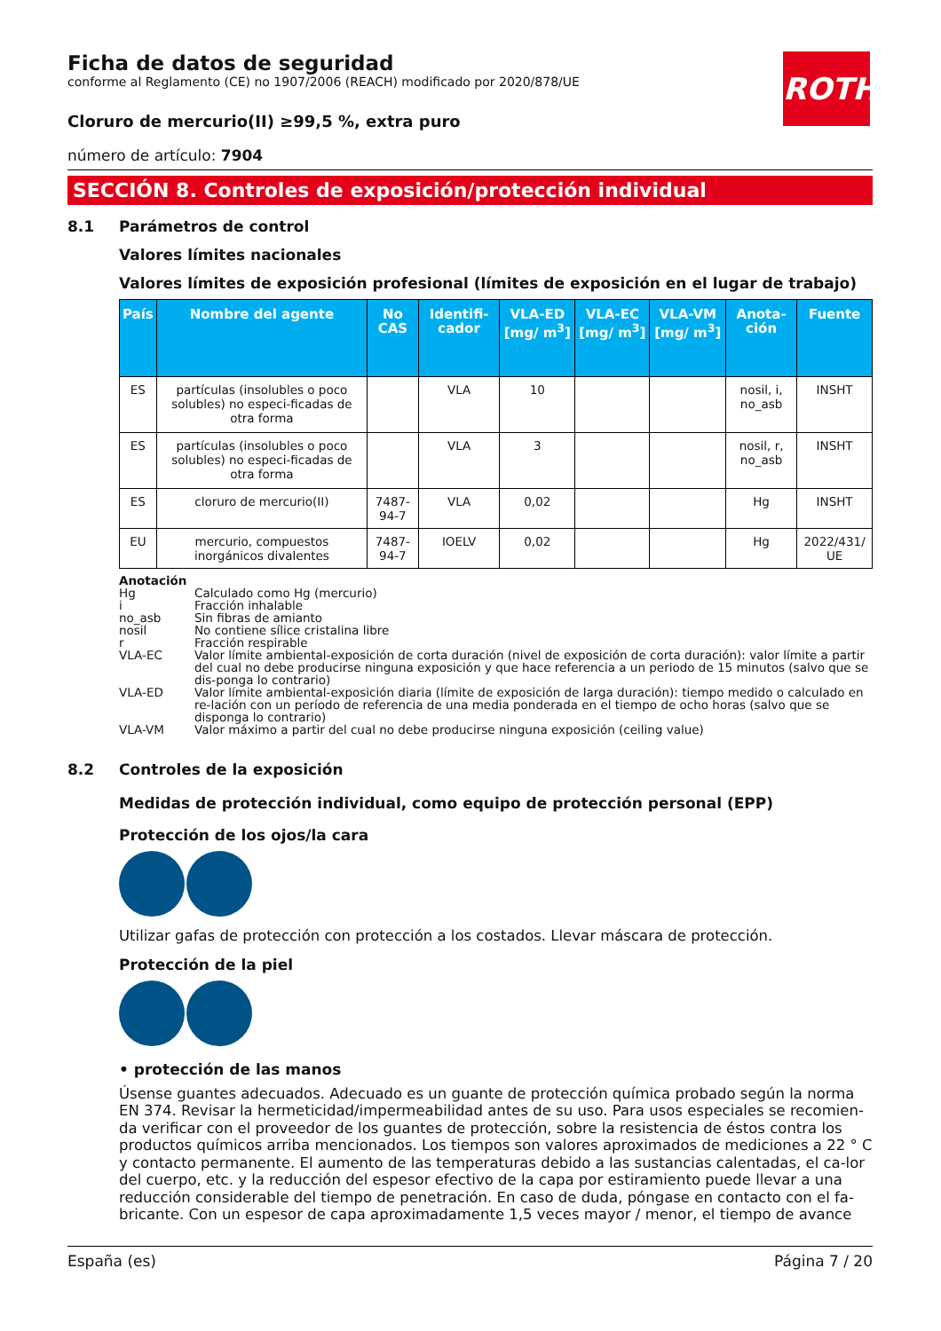ROTH
Ficha de datos de seguridad
conforme al Reglamento (CE) no 1907/2006 (REACH) modificado por 2020/878/UE
Cloruro de mercurio(II) ≥99,5 %, extra puro
número de artículo: 7904
SECCIÓN 8. Controles de exposición/protección individual
8.1 Parámetros de control
Valores límites nacionales
Valores límites de exposición profesional (límites de exposición en el lugar de trabajo)
| País | Nombre del agente | No CAS | Identifi-cador | VLA-ED [mg/ m<sup>3</sup>] | VLA-EC [mg/ m<sup>3</sup>] | VLA-VM [mg/ m<sup>3</sup>] | Anota-ción | Fuente |
| --- | --- | --- | --- | --- | --- | --- | --- | --- |
| ES | partículas (insolubles o poco solubles) no especi-ficadas de otra forma | | VLA | 10 | | | nosil, i, no_asb | INSHT |
| ES | partículas (insolubles o poco solubles) no especi-ficadas de otra forma | | VLA | 3 | | | nosil, r, no_asb | INSHT |
| ES | cloruro de mercurio(II) | 7487-94-7 | VLA | 0,02 | | | Hg | INSHT |
| EU | mercurio, compuestos inorgánicos divalentes | 7487-94-7 | IOELV | 0,02 | | | Hg | 2022/431/ UE |
Anotación
Hg Calculado como Hg (mercurio)
i Fracción inhalable
no_asb Sin fibras de amianto
nosil No contiene sílice cristalina libre
r Fracción respirable
VLA-EC Valor límite ambiental-exposición de corta duración (nivel de exposición de corta duración): valor límite a partir del cual no debe producirse ninguna exposición y que hace referencia a un periodo de 15 minutos (salvo que se dis-ponga lo contrario)
VLA-ED Valor límite ambiental-exposición diaria (límite de exposición de larga duración): tiempo medido o calculado en re-lación con un período de referencia de una media ponderada en el tiempo de ocho horas (salvo que se disponga lo contrario)
VLA-VM Valor máximo a partir del cual no debe producirse ninguna exposición (ceiling value)
8.2 Controles de la exposición
Medidas de protección individual, como equipo de protección personal (EPP)
Protección de los ojos/la cara
Utilizar gafas de protección con protección a los costados. Llevar máscara de protección.
Protección de la piel
• protección de las manos
Úsense guantes adecuados. Adecuado es un guante de protección química probado según la norma EN 374. Revisar la hermeticidad/impermeabilidad antes de su uso. Para usos especiales se recomien-da verificar con el proveedor de los guantes de protección, sobre la resistencia de éstos contra los productos químicos arriba mencionados. Los tiempos son valores aproximados de mediciones a 22 ° C y contacto permanente. El aumento de las temperaturas debido a las sustancias calentadas, el ca-lor del cuerpo, etc. y la reducción del espesor efectivo de la capa por estiramiento puede llevar a una reducción considerable del tiempo de penetración. En caso de duda, póngase en contacto con el fa-bricante. Con un espesor de capa aproximadamente 1,5 veces mayor / menor, el tiempo de avance
España (es) Página 7 / 20